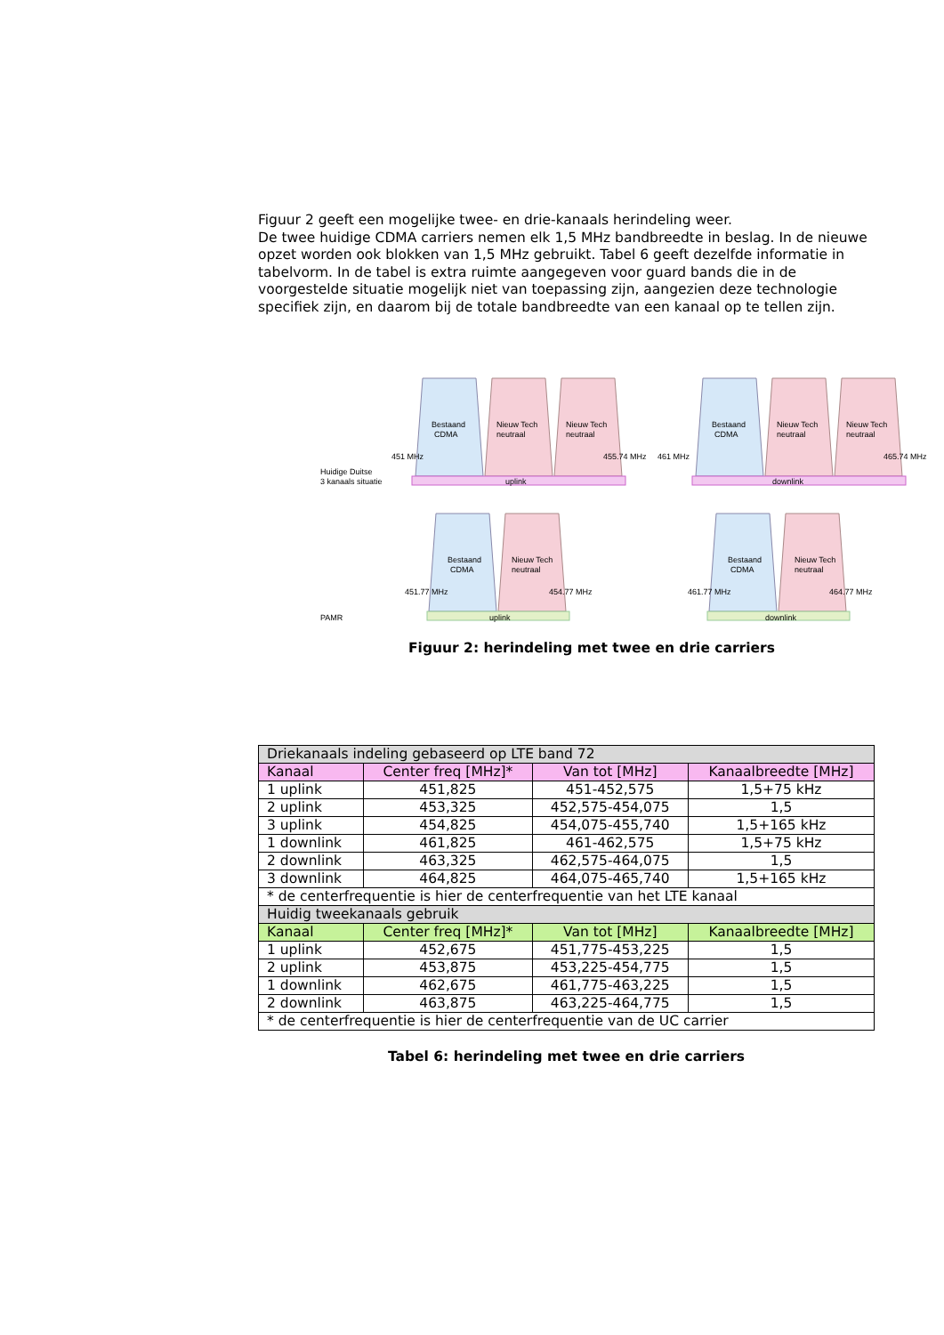Figuur 2 geeft een mogelijke twee- en drie-kanaals herindeling weer.
De twee huidige CDMA carriers nemen elk 1,5 MHz bandbreedte in beslag. In de nieuwe opzet worden ook blokken van 1,5 MHz gebruikt. Tabel 6 geeft dezelfde informatie in tabelvorm. In de tabel is extra ruimte aangegeven voor guard bands die in de voorgestelde situatie mogelijk niet van toepassing zijn, aangezien deze technologie specifiek zijn, en daarom bij de totale bandbreedte van een kanaal op te tellen zijn.
Bestaand
CDMA
Nieuw Tech
neutraal
Nieuw Tech
neutraal
uplink
451 MHz
455.74 MHz
Bestaand
CDMA
Nieuw Tech
neutraal
Nieuw Tech
neutraal
downlink
461 MHz
465.74 MHz
Huidige Duitse
3 kanaals situatie
Bestaand
CDMA
Nieuw Tech
neutraal
uplink
451.77 MHz
454.77 MHz
Bestaand
CDMA
Nieuw Tech
neutraal
downlink
461.77 MHz
464.77 MHz
PAMR
Figuur 2: herindeling met twee en drie carriers
| Driekanaals indeling gebaseerd op LTE band 72 | | | |
| --- | --- | --- | --- |
| Kanaal | Center freq [MHz]* | Van tot [MHz] | Kanaalbreedte [MHz] |
| 1 uplink | 451,825 | 451-452,575 | 1,5+75 kHz |
| 2 uplink | 453,325 | 452,575-454,075 | 1,5 |
| 3 uplink | 454,825 | 454,075-455,740 | 1,5+165 kHz |
| 1 downlink | 461,825 | 461-462,575 | 1,5+75 kHz |
| 2 downlink | 463,325 | 462,575-464,075 | 1,5 |
| 3 downlink | 464,825 | 464,075-465,740 | 1,5+165 kHz |
| * de centerfrequentie is hier de centerfrequentie van het LTE kanaal | | | |
| Huidig tweekanaals gebruik | | | |
| Kanaal | Center freq [MHz]* | Van tot [MHz] | Kanaalbreedte [MHz] |
| 1 uplink | 452,675 | 451,775-453,225 | 1,5 |
| 2 uplink | 453,875 | 453,225-454,775 | 1,5 |
| 1 downlink | 462,675 | 461,775-463,225 | 1,5 |
| 2 downlink | 463,875 | 463,225-464,775 | 1,5 |
| * de centerfrequentie is hier de centerfrequentie van de UC carrier | | | |
Tabel 6: herindeling met twee en drie carriers